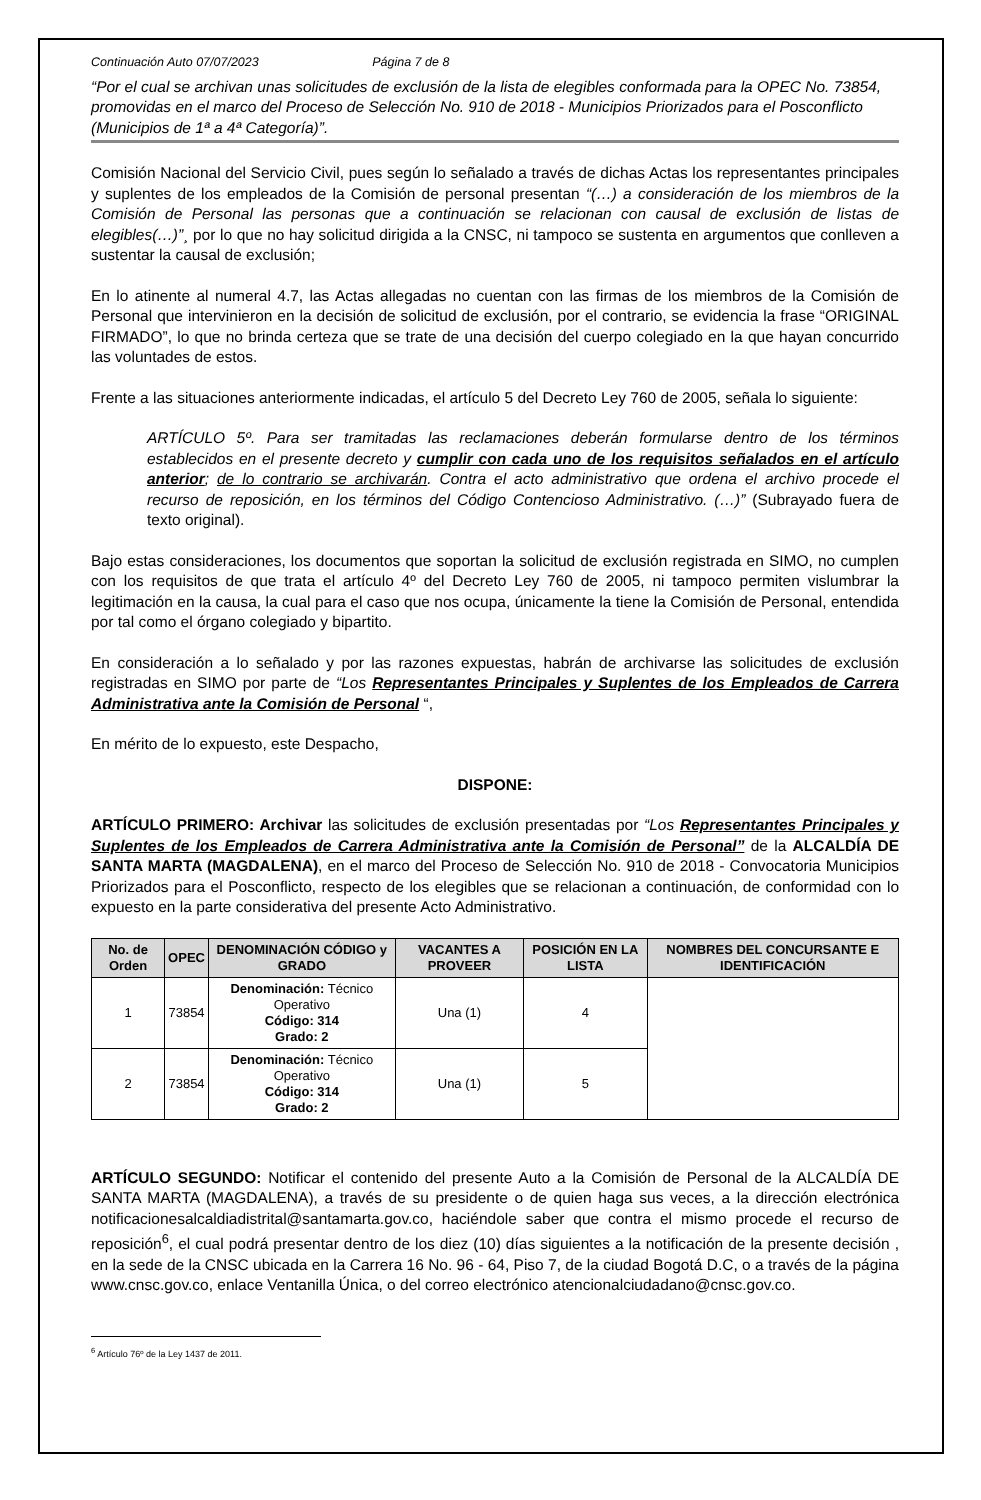Continuación Auto 07/07/2023 Página 7 de 8
“Por el cual se archivan unas solicitudes de exclusión de la lista de elegibles conformada para la OPEC No. 73854, promovidas en el marco del Proceso de Selección No. 910 de 2018 - Municipios Priorizados para el Posconflicto (Municipios de 1ª a 4ª Categoría)”.
Comisión Nacional del Servicio Civil, pues según lo señalado a través de dichas Actas los representantes principales y suplentes de los empleados de la Comisión de personal presentan “(…) a consideración de los miembros de la Comisión de Personal las personas que a continuación se relacionan con causal de exclusión de listas de elegibles(…)”¸ por lo que no hay solicitud dirigida a la CNSC, ni tampoco se sustenta en argumentos que conlleven a sustentar la causal de exclusión;
En lo atinente al numeral 4.7, las Actas allegadas no cuentan con las firmas de los miembros de la Comisión de Personal que intervinieron en la decisión de solicitud de exclusión, por el contrario, se evidencia la frase “ORIGINAL FIRMADO”, lo que no brinda certeza que se trate de una decisión del cuerpo colegiado en la que hayan concurrido las voluntades de estos.
Frente a las situaciones anteriormente indicadas, el artículo 5 del Decreto Ley 760 de 2005, señala lo siguiente:
ARTÍCULO 5º. Para ser tramitadas las reclamaciones deberán formularse dentro de los términos establecidos en el presente decreto y cumplir con cada uno de los requisitos señalados en el artículo anterior; de lo contrario se archivarán. Contra el acto administrativo que ordena el archivo procede el recurso de reposición, en los términos del Código Contencioso Administrativo. (…)” (Subrayado fuera de texto original).
Bajo estas consideraciones, los documentos que soportan la solicitud de exclusión registrada en SIMO, no cumplen con los requisitos de que trata el artículo 4º del Decreto Ley 760 de 2005, ni tampoco permiten vislumbrar la legitimación en la causa, la cual para el caso que nos ocupa, únicamente la tiene la Comisión de Personal, entendida por tal como el órgano colegiado y bipartito.
En consideración a lo señalado y por las razones expuestas, habrán de archivarse las solicitudes de exclusión registradas en SIMO por parte de “Los Representantes Principales y Suplentes de los Empleados de Carrera Administrativa ante la Comisión de Personal “,
En mérito de lo expuesto, este Despacho,
DISPONE:
ARTÍCULO PRIMERO: Archivar las solicitudes de exclusión presentadas por “Los Representantes Principales y Suplentes de los Empleados de Carrera Administrativa ante la Comisión de Personal” de la ALCALDÍA DE SANTA MARTA (MAGDALENA), en el marco del Proceso de Selección No. 910 de 2018 - Convocatoria Municipios Priorizados para el Posconflicto, respecto de los elegibles que se relacionan a continuación, de conformidad con lo expuesto en la parte considerativa del presente Acto Administrativo.
| No. de Orden | OPEC | DENOMINACIÓN CÓDIGO y GRADO | VACANTES A PROVEER | POSICIÓN EN LA LISTA | NOMBRES DEL CONCURSANTE E IDENTIFICACIÓN |
| --- | --- | --- | --- | --- | --- |
| 1 | 73854 | Denominación: Técnico Operativo Código: 314 Grado: 2 | Una (1) | 4 | |
| 2 | 73854 | Denominación: Técnico Operativo Código: 314 Grado: 2 | Una (1) | 5 | |
ARTÍCULO SEGUNDO: Notificar el contenido del presente Auto a la Comisión de Personal de la ALCALDÍA DE SANTA MARTA (MAGDALENA), a través de su presidente o de quien haga sus veces, a la dirección electrónica notificacionesalcaldiadistrital@santamarta.gov.co, haciéndole saber que contra el mismo procede el recurso de reposición<sup>6</sup>, el cual podrá presentar dentro de los diez (10) días siguientes a la notificación de la presente decisión , en la sede de la CNSC ubicada en la Carrera 16 No. 96 - 64, Piso 7, de la ciudad Bogotá D.C, o a través de la página www.cnsc.gov.co, enlace Ventanilla Única, o del correo electrónico atencionalciudadano@cnsc.gov.co.
<sup>6</sup> Artículo 76º de la Ley 1437 de 2011.